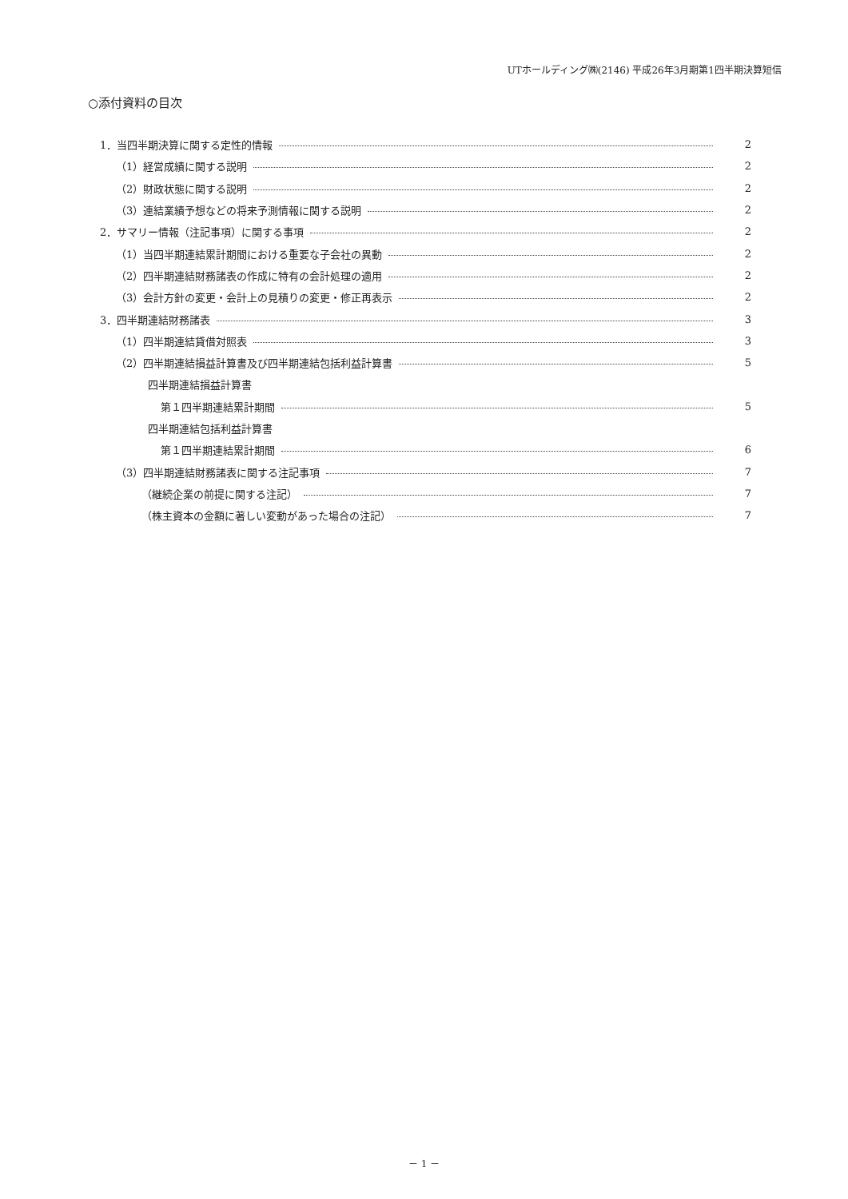UTホールディング㈱(2146) 平成26年3月期第1四半期決算短信
○添付資料の目次
1．当四半期決算に関する定性的情報 2
（1）経営成績に関する説明 2
（2）財政状態に関する説明 2
（3）連結業績予想などの将来予測情報に関する説明 2
2．サマリー情報（注記事項）に関する事項 2
（1）当四半期連結累計期間における重要な子会社の異動 2
（2）四半期連結財務諸表の作成に特有の会計処理の適用 2
（3）会計方針の変更・会計上の見積りの変更・修正再表示 2
3．四半期連結財務諸表 3
（1）四半期連結貸借対照表 3
（2）四半期連結損益計算書及び四半期連結包括利益計算書 5
四半期連結損益計算書
第１四半期連結累計期間 5
四半期連結包括利益計算書
第１四半期連結累計期間 6
（3）四半期連結財務諸表に関する注記事項 7
（継続企業の前提に関する注記） 7
（株主資本の金額に著しい変動があった場合の注記） 7
－ 1 －